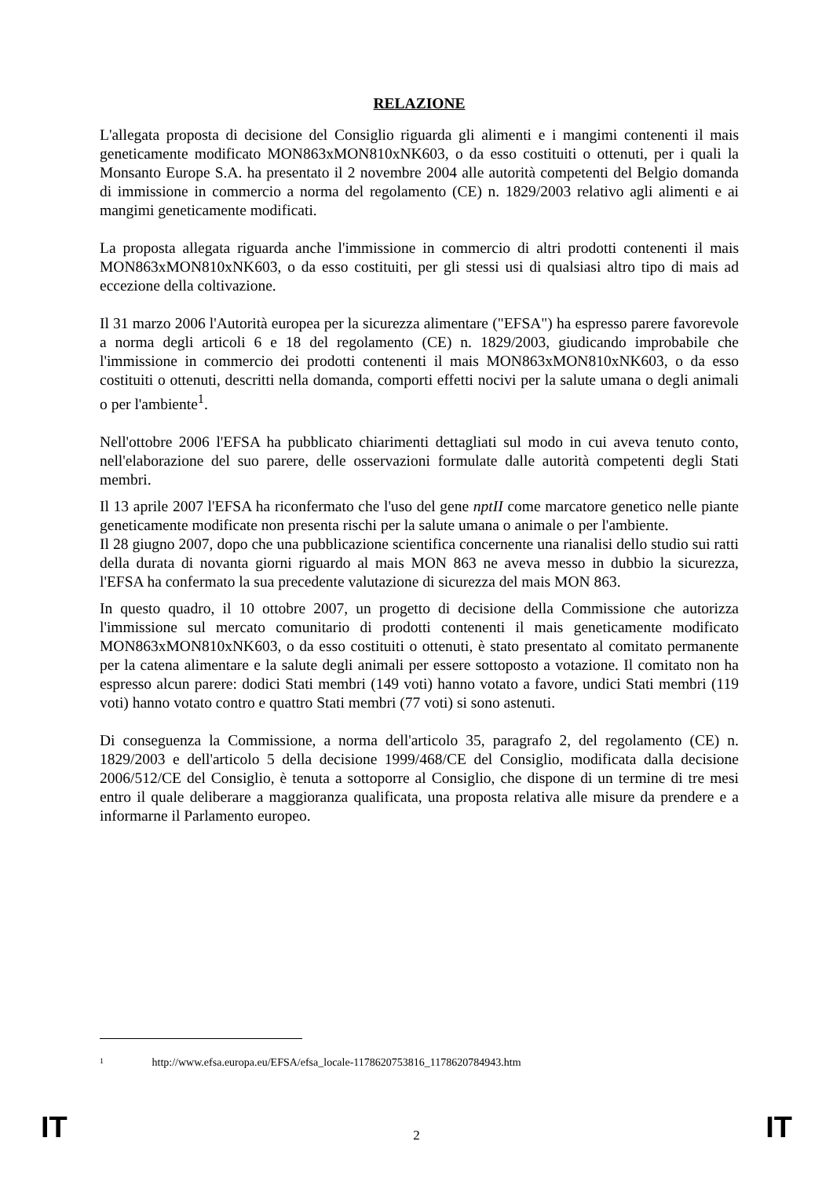RELAZIONE
L'allegata proposta di decisione del Consiglio riguarda gli alimenti e i mangimi contenenti il mais geneticamente modificato MON863xMON810xNK603, o da esso costituiti o ottenuti, per i quali la Monsanto Europe S.A. ha presentato il 2 novembre 2004 alle autorità competenti del Belgio domanda di immissione in commercio a norma del regolamento (CE) n. 1829/2003 relativo agli alimenti e ai mangimi geneticamente modificati.
La proposta allegata riguarda anche l'immissione in commercio di altri prodotti contenenti il mais MON863xMON810xNK603, o da esso costituiti, per gli stessi usi di qualsiasi altro tipo di mais ad eccezione della coltivazione.
Il 31 marzo 2006 l'Autorità europea per la sicurezza alimentare ("EFSA") ha espresso parere favorevole a norma degli articoli 6 e 18 del regolamento (CE) n. 1829/2003, giudicando improbabile che l'immissione in commercio dei prodotti contenenti il mais MON863xMON810xNK603, o da esso costituiti o ottenuti, descritti nella domanda, comporti effetti nocivi per la salute umana o degli animali o per l'ambiente<sup>1</sup>.
Nell'ottobre 2006 l'EFSA ha pubblicato chiarimenti dettagliati sul modo in cui aveva tenuto conto, nell'elaborazione del suo parere, delle osservazioni formulate dalle autorità competenti degli Stati membri.
Il 13 aprile 2007 l'EFSA ha riconfermato che l'uso del gene nptII come marcatore genetico nelle piante geneticamente modificate non presenta rischi per la salute umana o animale o per l'ambiente.
Il 28 giugno 2007, dopo che una pubblicazione scientifica concernente una rianalisi dello studio sui ratti della durata di novanta giorni riguardo al mais MON 863 ne aveva messo in dubbio la sicurezza, l'EFSA ha confermato la sua precedente valutazione di sicurezza del mais MON 863.
In questo quadro, il 10 ottobre 2007, un progetto di decisione della Commissione che autorizza l'immissione sul mercato comunitario di prodotti contenenti il mais geneticamente modificato MON863xMON810xNK603, o da esso costituiti o ottenuti, è stato presentato al comitato permanente per la catena alimentare e la salute degli animali per essere sottoposto a votazione. Il comitato non ha espresso alcun parere: dodici Stati membri (149 voti) hanno votato a favore, undici Stati membri (119 voti) hanno votato contro e quattro Stati membri (77 voti) si sono astenuti.
Di conseguenza la Commissione, a norma dell'articolo 35, paragrafo 2, del regolamento (CE) n. 1829/2003 e dell'articolo 5 della decisione 1999/468/CE del Consiglio, modificata dalla decisione 2006/512/CE del Consiglio, è tenuta a sottoporre al Consiglio, che dispone di un termine di tre mesi entro il quale deliberare a maggioranza qualificata, una proposta relativa alle misure da prendere e a informarne il Parlamento europeo.
1 http://www.efsa.europa.eu/EFSA/efsa_locale-1178620753816_1178620784943.htm
IT 2 IT